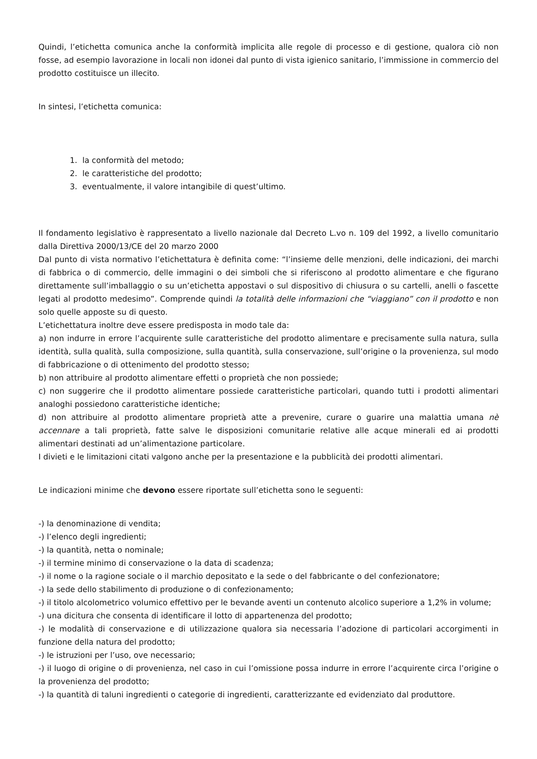Quindi, l’etichetta comunica anche la conformità implicita alle regole di processo e di gestione, qualora ciò non fosse, ad esempio lavorazione in locali non idonei dal punto di vista igienico sanitario, l’immissione in commercio del prodotto costituisce un illecito.
In sintesi, l’etichetta comunica:
1. la conformità del metodo;
2. le caratteristiche del prodotto;
3. eventualmente, il valore intangibile di quest’ultimo.
Il fondamento legislativo è rappresentato a livello nazionale dal Decreto L.vo n. 109 del 1992, a livello comunitario dalla Direttiva 2000/13/CE del 20 marzo 2000
Dal punto di vista normativo l’etichettatura è definita come: “l’insieme delle menzioni, delle indicazioni, dei marchi di fabbrica o di commercio, delle immagini o dei simboli che si riferiscono al prodotto alimentare e che figurano direttamente sull’imballaggio o su un’etichetta appostavi o sul dispositivo di chiusura o su cartelli, anelli o fascette legati al prodotto medesimo”. Comprende quindi la totalità delle informazioni che “viaggiano” con il prodotto e non solo quelle apposte su di questo.
L’etichettatura inoltre deve essere predisposta in modo tale da:
a) non indurre in errore l’acquirente sulle caratteristiche del prodotto alimentare e precisamente sulla natura, sulla identità, sulla qualità, sulla composizione, sulla quantità, sulla conservazione, sull’origine o la provenienza, sul modo di fabbricazione o di ottenimento del prodotto stesso;
b) non attribuire al prodotto alimentare effetti o proprietà che non possiede;
c) non suggerire che il prodotto alimentare possiede caratteristiche particolari, quando tutti i prodotti alimentari analoghi possiedono caratteristiche identiche;
d) non attribuire al prodotto alimentare proprietà atte a prevenire, curare o guarire una malattia umana nè accennare a tali proprietà, fatte salve le disposizioni comunitarie relative alle acque minerali ed ai prodotti alimentari destinati ad un’alimentazione particolare.
I divieti e le limitazioni citati valgono anche per la presentazione e la pubblicità dei prodotti alimentari.
Le indicazioni minime che devono essere riportate sull’etichetta sono le seguenti:
-) la denominazione di vendita;
-) l’elenco degli ingredienti;
-) la quantità, netta o nominale;
-) il termine minimo di conservazione o la data di scadenza;
-) il nome o la ragione sociale o il marchio depositato e la sede o del fabbricante o del confezionatore;
-) la sede dello stabilimento di produzione o di confezionamento;
-) il titolo alcolometrico volumico effettivo per le bevande aventi un contenuto alcolico superiore a 1,2% in volume;
-) una dicitura che consenta di identificare il lotto di appartenenza del prodotto;
-) le modalità di conservazione e di utilizzazione qualora sia necessaria l’adozione di particolari accorgimenti in funzione della natura del prodotto;
-) le istruzioni per l’uso, ove necessario;
-) il luogo di origine o di provenienza, nel caso in cui l’omissione possa indurre in errore l’acquirente circa l’origine o la provenienza del prodotto;
-) la quantità di taluni ingredienti o categorie di ingredienti, caratterizzante ed evidenziato dal produttore.